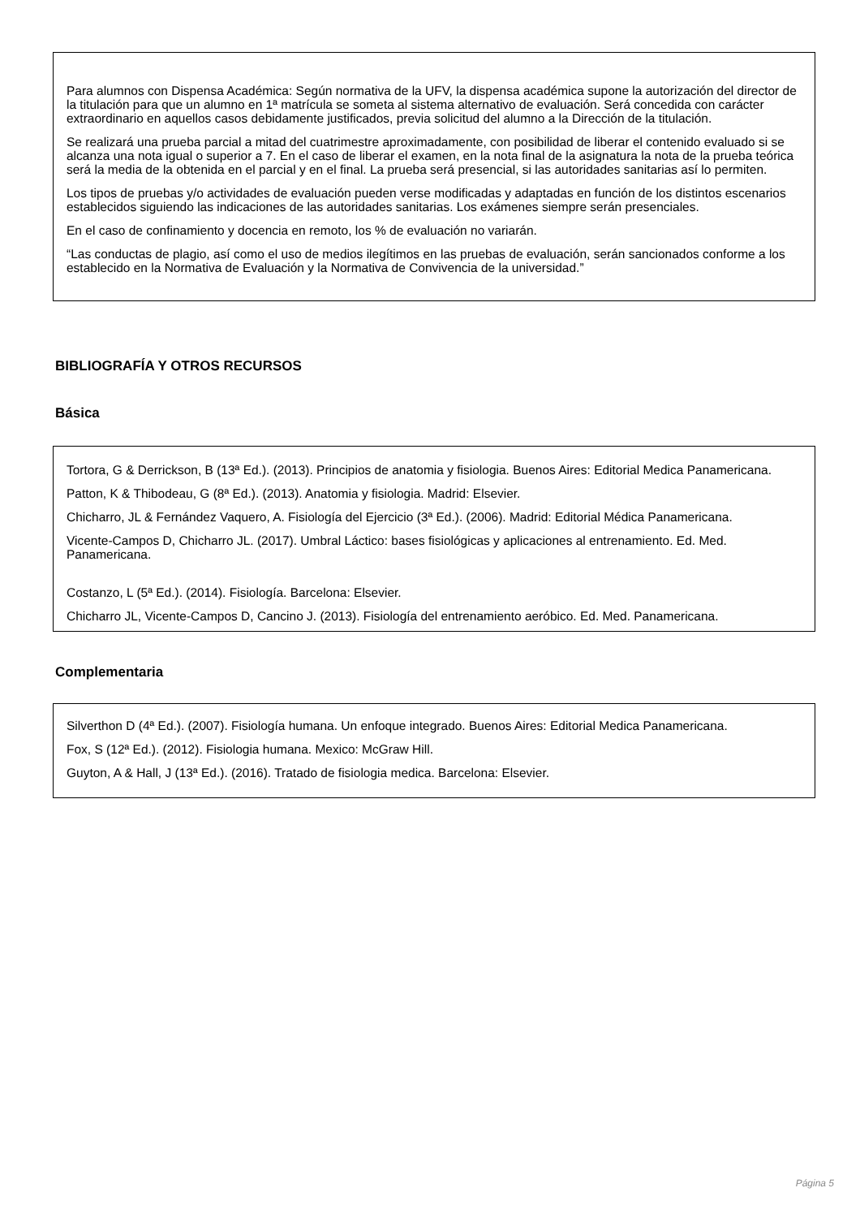Para alumnos con Dispensa Académica: Según normativa de la UFV, la dispensa académica supone la autorización del director de la titulación para que un alumno en 1ª matrícula se someta al sistema alternativo de evaluación. Será concedida con carácter extraordinario en aquellos casos debidamente justificados, previa solicitud del alumno a la Dirección de la titulación.
Se realizará una prueba parcial a mitad del cuatrimestre aproximadamente, con posibilidad de liberar el contenido evaluado si se alcanza una nota igual o superior a 7. En el caso de liberar el examen, en la nota final de la asignatura la nota de la prueba teórica será la media de la obtenida en el parcial y en el final. La prueba será presencial, si las autoridades sanitarias así lo permiten.
Los tipos de pruebas y/o actividades de evaluación pueden verse modificadas y adaptadas en función de los distintos escenarios establecidos siguiendo las indicaciones de las autoridades sanitarias. Los exámenes siempre serán presenciales.
En el caso de confinamiento y docencia en remoto, los % de evaluación no variarán.
“Las conductas de plagio, así como el uso de medios ilegítimos en las pruebas de evaluación, serán sancionados conforme a los establecido en la Normativa de Evaluación y la Normativa de Convivencia de la universidad.”
BIBLIOGRAFÍA Y OTROS RECURSOS
Básica
Tortora, G & Derrickson, B (13ª Ed.). (2013). Principios de anatomia y fisiologia. Buenos Aires: Editorial Medica Panamericana.
Patton, K & Thibodeau, G (8ª Ed.). (2013). Anatomia y fisiologia. Madrid: Elsevier.
Chicharro, JL & Fernández Vaquero, A. Fisiología del Ejercicio (3ª Ed.). (2006). Madrid: Editorial Médica Panamericana.
Vicente-Campos D, Chicharro JL. (2017). Umbral Láctico: bases fisiológicas y aplicaciones al entrenamiento. Ed. Med. Panamericana.
Costanzo, L (5ª Ed.). (2014). Fisiología. Barcelona: Elsevier.
Chicharro JL, Vicente-Campos D, Cancino J. (2013). Fisiología del entrenamiento aeróbico. Ed. Med. Panamericana.
Complementaria
Silverthon D (4ª Ed.). (2007). Fisiología humana. Un enfoque integrado. Buenos Aires: Editorial Medica Panamericana.
Fox, S (12ª Ed.). (2012). Fisiologia humana. Mexico: McGraw Hill.
Guyton, A & Hall, J (13ª Ed.). (2016). Tratado de fisiologia medica. Barcelona: Elsevier.
Página 5